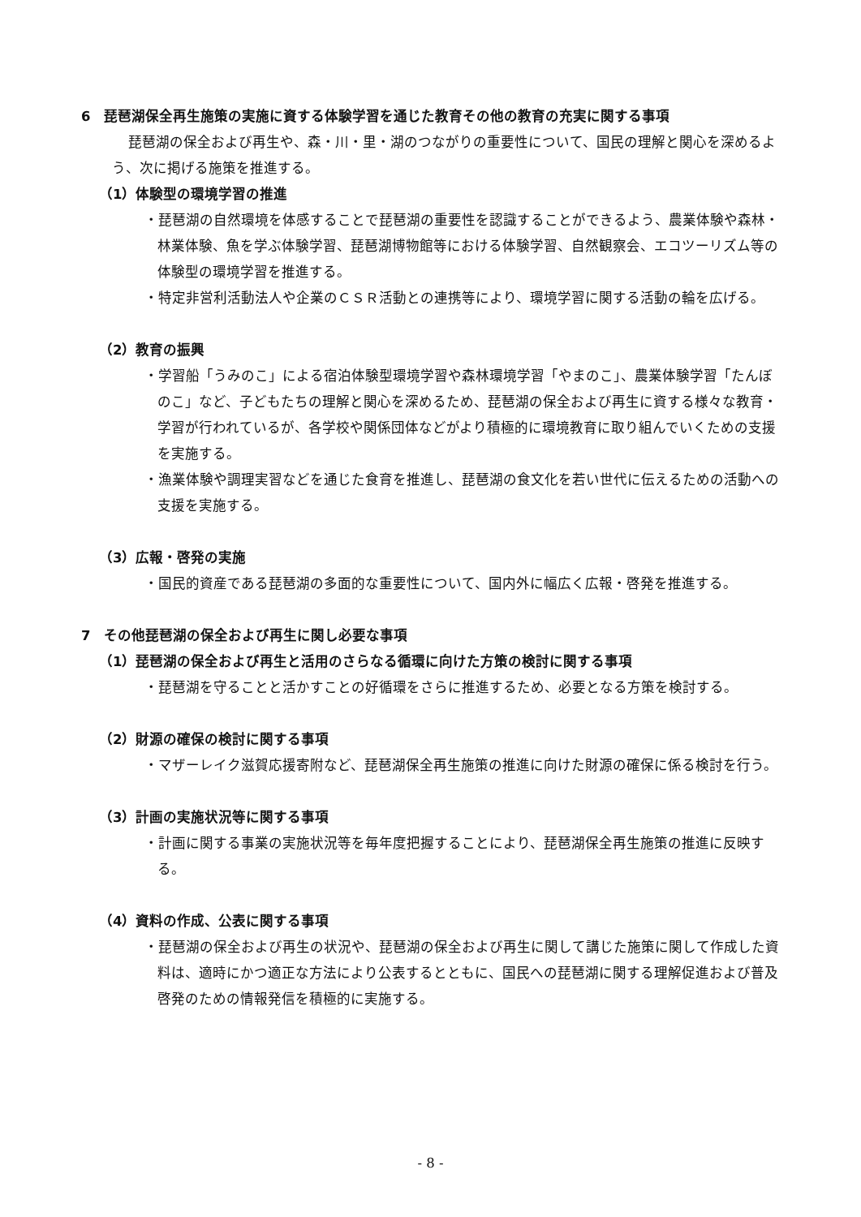6　琵琶湖保全再生施策の実施に資する体験学習を通じた教育その他の教育の充実に関する事項
琵琶湖の保全および再生や、森・川・里・湖のつながりの重要性について、国民の理解と関心を深めるよう、次に掲げる施策を推進する。
（1）体験型の環境学習の推進
・琵琶湖の自然環境を体感することで琵琶湖の重要性を認識することができるよう、農業体験や森林・林業体験、魚を学ぶ体験学習、琵琶湖博物館等における体験学習、自然観察会、エコツーリズム等の体験型の環境学習を推進する。
・特定非営利活動法人や企業のＣＳＲ活動との連携等により、環境学習に関する活動の輪を広げる。
（2）教育の振興
・学習船「うみのこ」による宿泊体験型環境学習や森林環境学習「やまのこ」、農業体験学習「たんぼのこ」など、子どもたちの理解と関心を深めるため、琵琶湖の保全および再生に資する様々な教育・学習が行われているが、各学校や関係団体などがより積極的に環境教育に取り組んでいくための支援を実施する。
・漁業体験や調理実習などを通じた食育を推進し、琵琶湖の食文化を若い世代に伝えるための活動への支援を実施する。
（3）広報・啓発の実施
・国民的資産である琵琶湖の多面的な重要性について、国内外に幅広く広報・啓発を推進する。
7　その他琵琶湖の保全および再生に関し必要な事項
（1）琵琶湖の保全および再生と活用のさらなる循環に向けた方策の検討に関する事項
・琵琶湖を守ることと活かすことの好循環をさらに推進するため、必要となる方策を検討する。
（2）財源の確保の検討に関する事項
・マザーレイク滋賀応援寄附など、琵琶湖保全再生施策の推進に向けた財源の確保に係る検討を行う。
（3）計画の実施状況等に関する事項
・計画に関する事業の実施状況等を毎年度把握することにより、琵琶湖保全再生施策の推進に反映する。
（4）資料の作成、公表に関する事項
・琵琶湖の保全および再生の状況や、琵琶湖の保全および再生に関して講じた施策に関して作成した資料は、適時にかつ適正な方法により公表するとともに、国民への琵琶湖に関する理解促進および普及啓発のための情報発信を積極的に実施する。
- 8 -